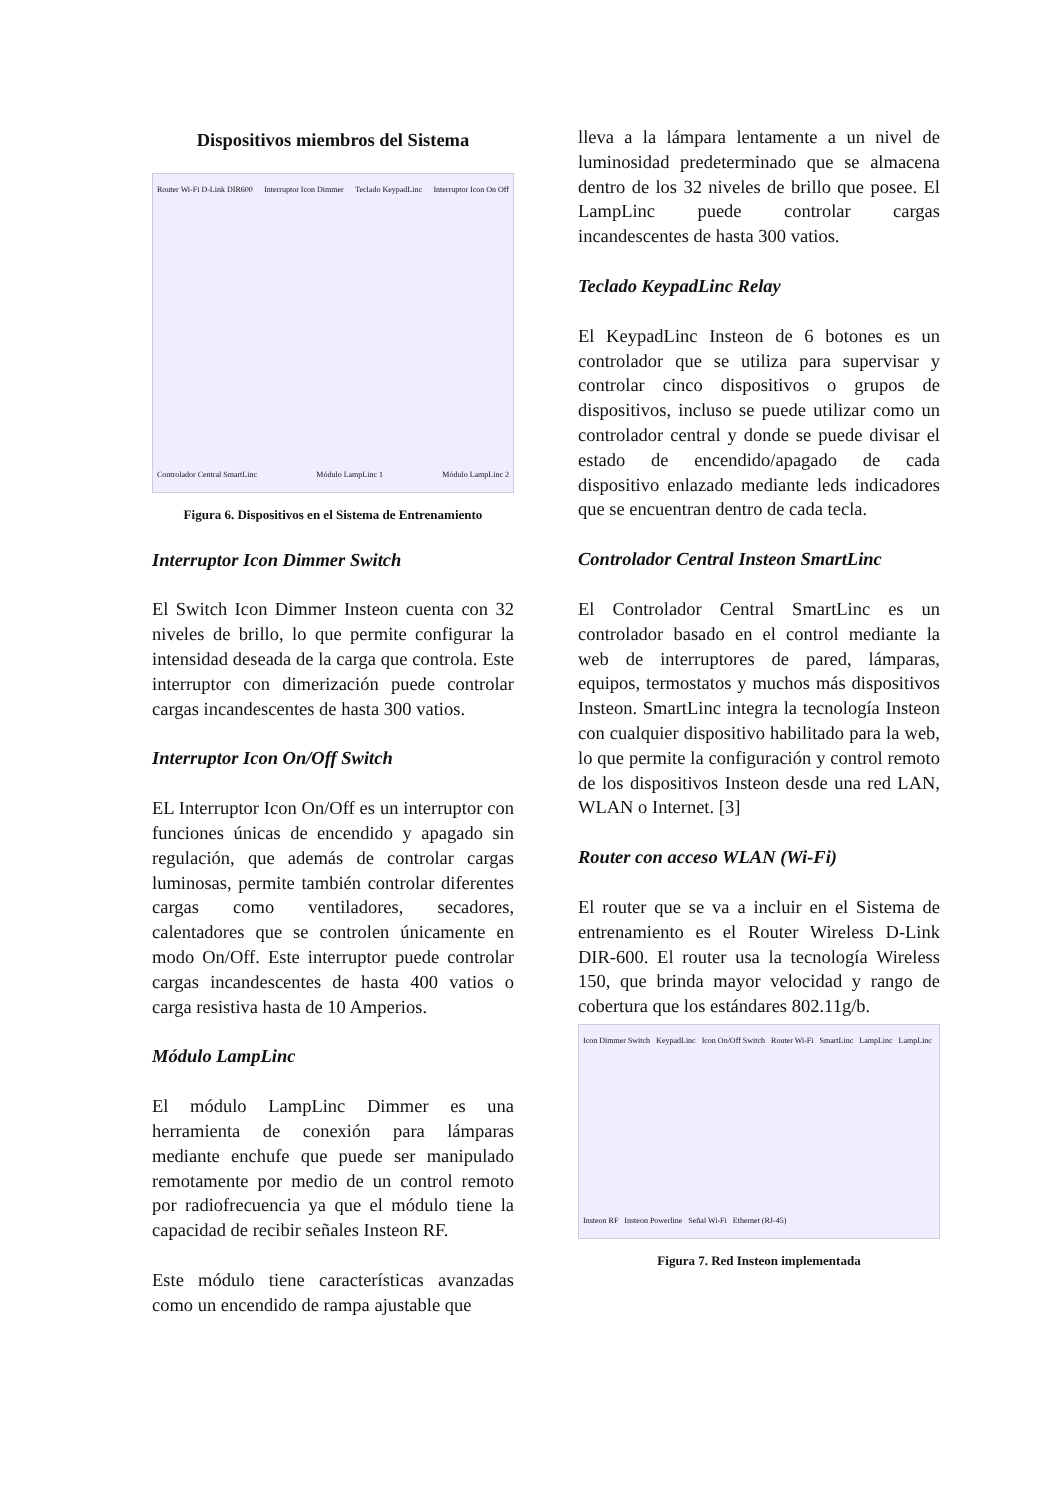Dispositivos miembros del Sistema
Router Wi-Fi D-Link DIR600 Interruptor Icon Dimmer Teclado KeypadLinc Interruptor Icon On Off Controlador Central SmartLinc Módulo LampLinc 1 Módulo LampLinc 2
Figura 6. Dispositivos en el Sistema de Entrenamiento
Interruptor Icon Dimmer Switch
El Switch Icon Dimmer Insteon cuenta con 32 niveles de brillo, lo que permite configurar la intensidad deseada de la carga que controla. Este interruptor con dimerización puede controlar cargas incandescentes de hasta 300 vatios.
Interruptor Icon On/Off Switch
EL Interruptor Icon On/Off es un interruptor con funciones únicas de encendido y apagado sin regulación, que además de controlar cargas luminosas, permite también controlar diferentes cargas como ventiladores, secadores, calentadores que se controlen únicamente en modo On/Off. Este interruptor puede controlar cargas incandescentes de hasta 400 vatios o carga resistiva hasta de 10 Amperios.
Módulo LampLinc
El módulo LampLinc Dimmer es una herramienta de conexión para lámparas mediante enchufe que puede ser manipulado remotamente por medio de un control remoto por radiofrecuencia ya que el módulo tiene la capacidad de recibir señales Insteon RF.
Este módulo tiene características avanzadas como un encendido de rampa ajustable que
lleva a la lámpara lentamente a un nivel de luminosidad predeterminado que se almacena dentro de los 32 niveles de brillo que posee. El LampLinc puede controlar cargas incandescentes de hasta 300 vatios.
Teclado KeypadLinc Relay
El KeypadLinc Insteon de 6 botones es un controlador que se utiliza para supervisar y controlar cinco dispositivos o grupos de dispositivos, incluso se puede utilizar como un controlador central y donde se puede divisar el estado de encendido/apagado de cada dispositivo enlazado mediante leds indicadores que se encuentran dentro de cada tecla.
Controlador Central Insteon SmartLinc
El Controlador Central SmartLinc es un controlador basado en el control mediante la web de interruptores de pared, lámparas, equipos, termostatos y muchos más dispositivos Insteon. SmartLinc integra la tecnología Insteon con cualquier dispositivo habilitado para la web, lo que permite la configuración y control remoto de los dispositivos Insteon desde una red LAN, WLAN o Internet. [3]
Router con acceso WLAN (Wi-Fi)
El router que se va a incluir en el Sistema de entrenamiento es el Router Wireless D-Link DIR-600. El router usa la tecnología Wireless 150, que brinda mayor velocidad y rango de cobertura que los estándares 802.11g/b.
Icon Dimmer Switch KeypadLinc Icon On/Off Switch Router Wi-Fi SmartLinc LampLinc LampLinc Insteon RF Insteon Powerline Señal Wi-Fi Ethernet (RJ-45)
Figura 7. Red Insteon implementada